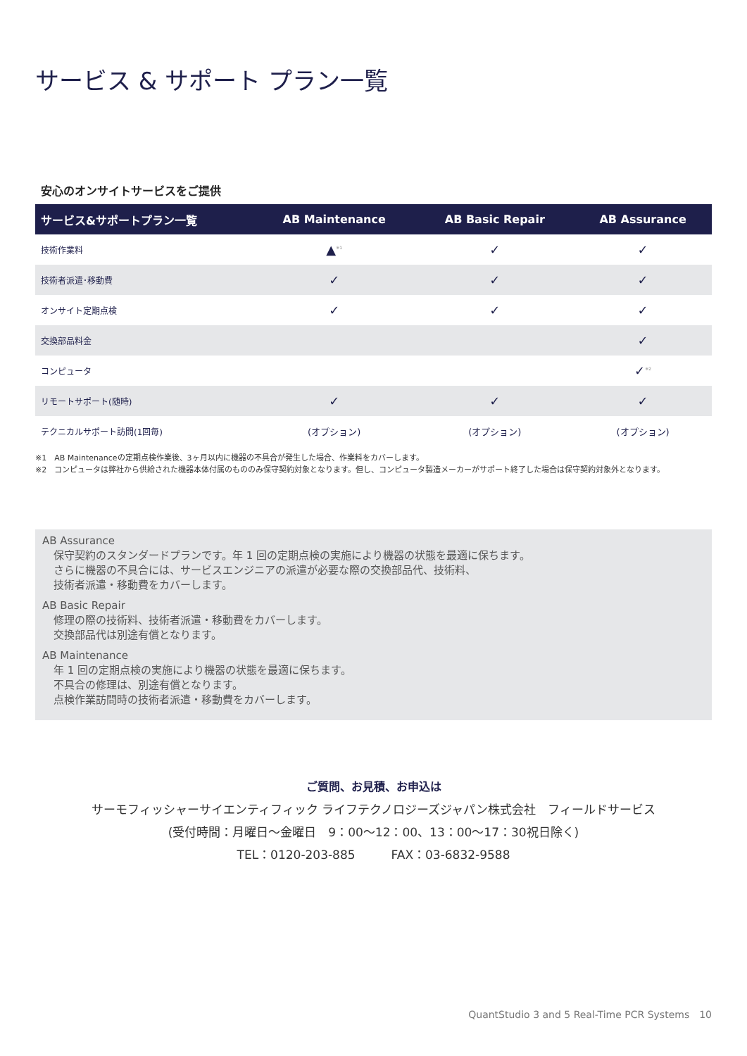サービス & サポート プラン一覧
安心のオンサイトサービスをご提供
| サービス&サポートプラン一覧 | AB Maintenance | AB Basic Repair | AB Assurance |
| --- | --- | --- | --- |
| 技術作業料 | ▲<sup>※1</sup> | ✓ | ✓ |
| 技術者派遣･移動費 | ✓ | ✓ | ✓ |
| オンサイト定期点検 | ✓ | ✓ | ✓ |
| 交換部品料金 | | | ✓ |
| コンピュータ | | | ✓<sup>※2</sup> |
| リモートサポート(随時) | ✓ | ✓ | ✓ |
| テクニカルサポート訪問(1回毎) | (オプション) | (オプション) | (オプション) |
※1　AB Maintenanceの定期点検作業後、3ヶ月以内に機器の不具合が発生した場合、作業料をカバーします。
※2　コンピュータは弊社から供給された機器本体付属のもののみ保守契約対象となります。但し、コンピュータ製造メーカーがサポート終了した場合は保守契約対象外となります。
AB Assurance
保守契約のスタンダードプランです。年 1 回の定期点検の実施により機器の状態を最適に保ちます。
さらに機器の不具合には、サービスエンジニアの派遣が必要な際の交換部品代、技術料、
技術者派遣・移動費をカバーします。
AB Basic Repair
修理の際の技術料、技術者派遣・移動費をカバーします。
交換部品代は別途有償となります。
AB Maintenance
年 1 回の定期点検の実施により機器の状態を最適に保ちます。
不具合の修理は、別途有償となります。
点検作業訪問時の技術者派遣・移動費をカバーします。
ご質問、お見積、お申込は
サーモフィッシャーサイエンティフィック ライフテクノロジーズジャパン株式会社　フィールドサービス
(受付時間：月曜日～金曜日　9：00～12：00、13：00～17：30祝日除く)
TEL：0120-203-885　　　FAX：03-6832-9588
QuantStudio 3 and 5 Real-Time PCR Systems　10